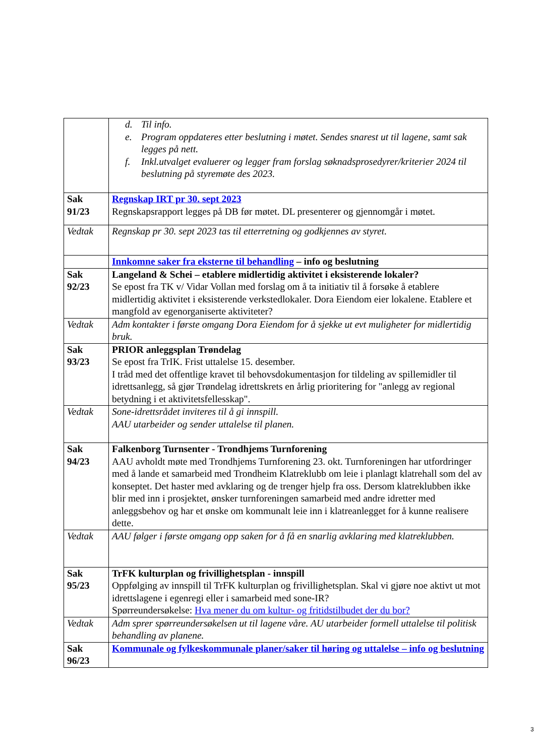| | d. Til info. e. Program oppdateres etter beslutning i møtet. Sendes snarest ut til lagene, samt sak legges på nett. f. Inkl.utvalget evaluerer og legger fram forslag søknadsprosedyrer/kriterier 2024 til beslutning på styremøte des 2023. |
| Sak 91/23 | Regnskap IRT pr 30. sept 2023 Regnskapsrapport legges på DB før møtet. DL presenterer og gjennomgår i møtet. |
| Vedtak | Regnskap pr 30. sept 2023 tas til etterretning og godkjennes av styret. |
| | Innkomne saker fra eksterne til behandling – info og beslutning |
| Sak 92/23 | Langeland & Schei – etablere midlertidig aktivitet i eksisterende lokaler? Se epost fra TK v/ Vidar Vollan med forslag om å ta initiativ til å forsøke å etablere midlertidig aktivitet i eksisterende verkstedlokaler. Dora Eiendom eier lokalene. Etablere et mangfold av egenorganiserte aktiviteter? |
| Vedtak | Adm kontakter i første omgang Dora Eiendom for å sjekke ut evt muligheter for midlertidig bruk. |
| Sak 93/23 | PRIOR anleggsplan Trøndelag Se epost fra TrIK. Frist uttalelse 15. desember. I tråd med det offentlige kravet til behovsdokumentasjon for tildeling av spillemidler til idrettsanlegg, så gjør Trøndelag idrettskrets en årlig prioritering for "anlegg av regional betydning i et aktivitetsfellesskap". |
| Vedtak | Sone-idrettsrådet inviteres til å gi innspill. AAU utarbeider og sender uttalelse til planen. |
| Sak 94/23 | Falkenborg Turnsenter - Trondhjems Turnforening AAU avholdt møte med Trondhjems Turnforening 23. okt. Turnforeningen har utfordringer med å lande et samarbeid med Trondheim Klatreklubb om leie i planlagt klatrehall som del av konseptet. Det haster med avklaring og de trenger hjelp fra oss. Dersom klatreklubben ikke blir med inn i prosjektet, ønsker turnforeningen samarbeid med andre idretter med anleggsbehov og har et ønske om kommunalt leie inn i klatreanlegget for å kunne realisere dette. |
| Vedtak | AAU følger i første omgang opp saken for å få en snarlig avklaring med klatreklubben. |
| Sak 95/23 | TrFK kulturplan og frivillighetsplan - innspill Oppfølging av innspill til TrFK kulturplan og frivillighetsplan. Skal vi gjøre noe aktivt ut mot idrettslagene i egenregi eller i samarbeid med sone-IR? Spørreundersøkelse: Hva mener du om kultur- og fritidstilbudet der du bor? |
| Vedtak | Adm sprer spørreundersøkelsen ut til lagene våre. AU utarbeider formell uttalelse til politisk behandling av planene. |
| Sak 96/23 | Kommunale og fylkeskommunale planer/saker til høring og uttalelse – info og beslutning |
3